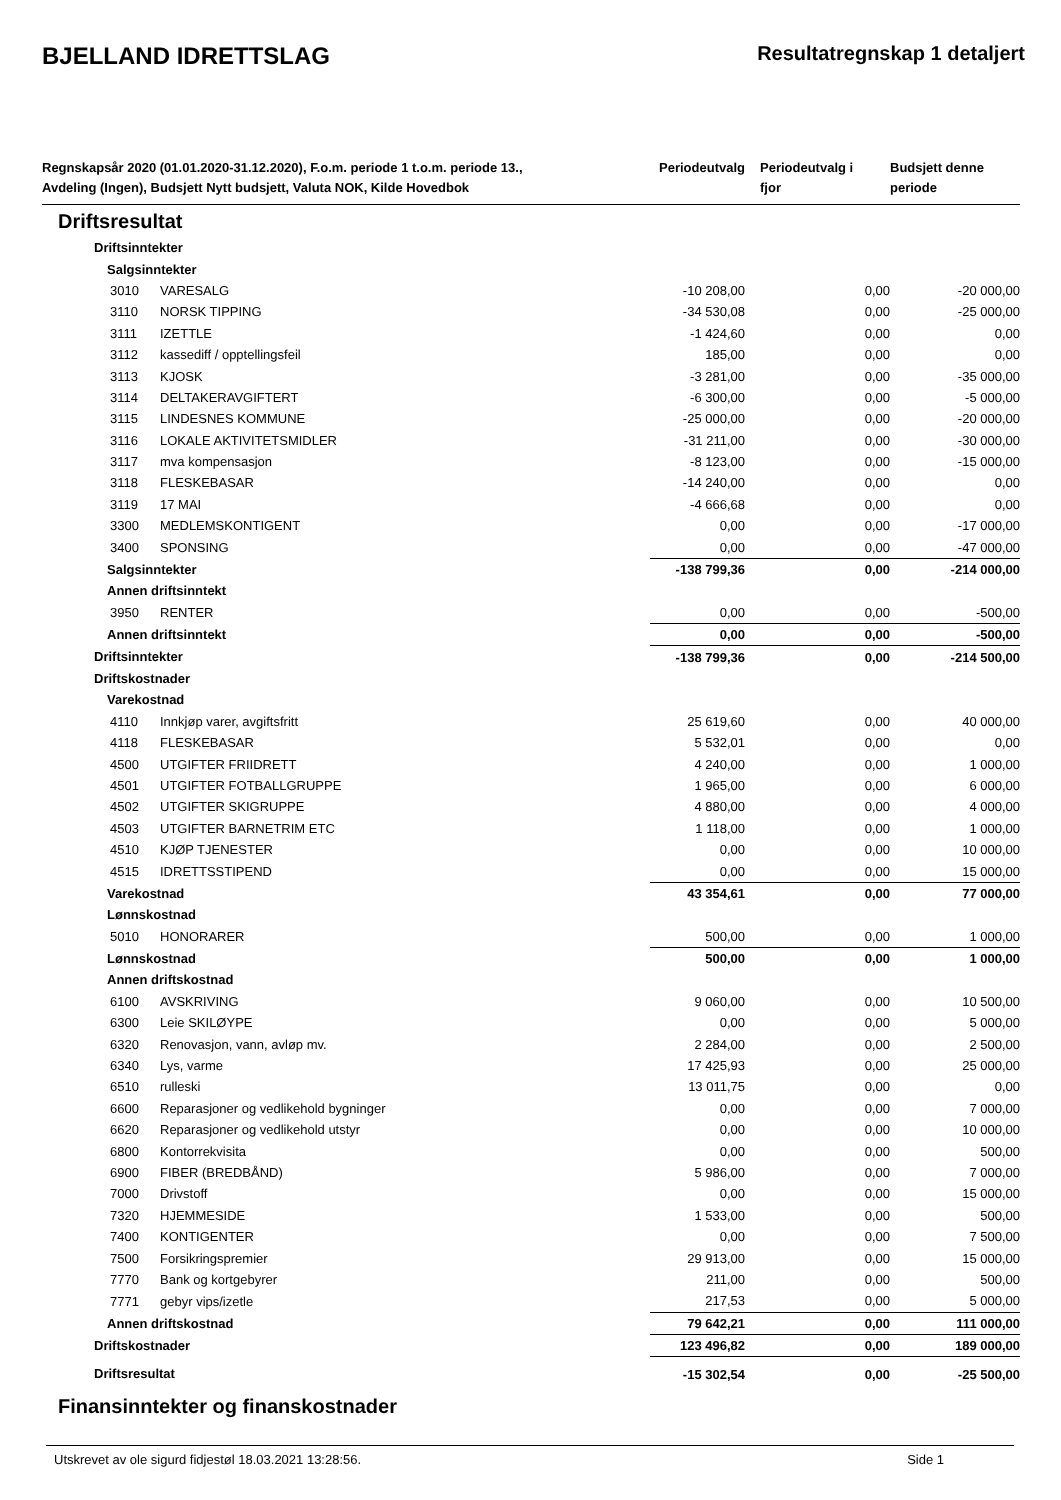BJELLAND IDRETTSLAG
Resultatregnskap 1 detaljert
| Regnskapsår 2020 (01.01.2020-31.12.2020), F.o.m. periode 1 t.o.m. periode 13., Avdeling (Ingen), Budsjett Nytt budsjett, Valuta NOK, Kilde Hovedbok | | Periodeutvalg | Periodeutvalg i fjor | Budsjett denne periode |
| --- | --- | --- | --- | --- |
| Driftsresultat | | | | |
| Driftsinntekter | | | | |
| Salgsinntekter | | | | |
| 3010 | VARESALG | -10 208,00 | 0,00 | -20 000,00 |
| 3110 | NORSK TIPPING | -34 530,08 | 0,00 | -25 000,00 |
| 3111 | IZETTLE | -1 424,60 | 0,00 | 0,00 |
| 3112 | kassediff / opptellingsfeil | 185,00 | 0,00 | 0,00 |
| 3113 | KJOSK | -3 281,00 | 0,00 | -35 000,00 |
| 3114 | DELTAKERAVGIFTERT | -6 300,00 | 0,00 | -5 000,00 |
| 3115 | LINDESNES KOMMUNE | -25 000,00 | 0,00 | -20 000,00 |
| 3116 | LOKALE AKTIVITETSMIDLER | -31 211,00 | 0,00 | -30 000,00 |
| 3117 | mva kompensasjon | -8 123,00 | 0,00 | -15 000,00 |
| 3118 | FLESKEBASAR | -14 240,00 | 0,00 | 0,00 |
| 3119 | 17 MAI | -4 666,68 | 0,00 | 0,00 |
| 3300 | MEDLEMSKONTIGENT | 0,00 | 0,00 | -17 000,00 |
| 3400 | SPONSING | 0,00 | 0,00 | -47 000,00 |
| Salgsinntekter | | -138 799,36 | 0,00 | -214 000,00 |
| Annen driftsinntekt | | | | |
| 3950 | RENTER | 0,00 | 0,00 | -500,00 |
| Annen driftsinntekt | | 0,00 | 0,00 | -500,00 |
| Driftsinntekter | | -138 799,36 | 0,00 | -214 500,00 |
| Driftskostnader | | | | |
| Varekostnad | | | | |
| 4110 | Innkjøp varer, avgiftsfritt | 25 619,60 | 0,00 | 40 000,00 |
| 4118 | FLESKEBASAR | 5 532,01 | 0,00 | 0,00 |
| 4500 | UTGIFTER FRIIDRETT | 4 240,00 | 0,00 | 1 000,00 |
| 4501 | UTGIFTER FOTBALLGRUPPE | 1 965,00 | 0,00 | 6 000,00 |
| 4502 | UTGIFTER SKIGRUPPE | 4 880,00 | 0,00 | 4 000,00 |
| 4503 | UTGIFTER BARNETRIM ETC | 1 118,00 | 0,00 | 1 000,00 |
| 4510 | KJØP TJENESTER | 0,00 | 0,00 | 10 000,00 |
| 4515 | IDRETTSSTIPEND | 0,00 | 0,00 | 15 000,00 |
| Varekostnad | | 43 354,61 | 0,00 | 77 000,00 |
| Lønnskostnad | | | | |
| 5010 | HONORARER | 500,00 | 0,00 | 1 000,00 |
| Lønnskostnad | | 500,00 | 0,00 | 1 000,00 |
| Annen driftskostnad | | | | |
| 6100 | AVSKRIVING | 9 060,00 | 0,00 | 10 500,00 |
| 6300 | Leie SKILØYPE | 0,00 | 0,00 | 5 000,00 |
| 6320 | Renovasjon, vann, avløp mv. | 2 284,00 | 0,00 | 2 500,00 |
| 6340 | Lys, varme | 17 425,93 | 0,00 | 25 000,00 |
| 6510 | rulleski | 13 011,75 | 0,00 | 0,00 |
| 6600 | Reparasjoner og vedlikehold bygninger | 0,00 | 0,00 | 7 000,00 |
| 6620 | Reparasjoner og vedlikehold utstyr | 0,00 | 0,00 | 10 000,00 |
| 6800 | Kontorrekvisita | 0,00 | 0,00 | 500,00 |
| 6900 | FIBER (BREDBÅND) | 5 986,00 | 0,00 | 7 000,00 |
| 7000 | Drivstoff | 0,00 | 0,00 | 15 000,00 |
| 7320 | HJEMMESIDE | 1 533,00 | 0,00 | 500,00 |
| 7400 | KONTIGENTER | 0,00 | 0,00 | 7 500,00 |
| 7500 | Forsikringspremier | 29 913,00 | 0,00 | 15 000,00 |
| 7770 | Bank og kortgebyrer | 211,00 | 0,00 | 500,00 |
| 7771 | gebyr vips/izetle | 217,53 | 0,00 | 5 000,00 |
| Annen driftskostnad | | 79 642,21 | 0,00 | 111 000,00 |
| Driftskostnader | | 123 496,82 | 0,00 | 189 000,00 |
| Driftsresultat | | -15 302,54 | 0,00 | -25 500,00 |
| Finansinntekter og finanskostnader | | | | |
Utskrevet av ole sigurd fidjestøl 18.03.2021 13:28:56. Side 1